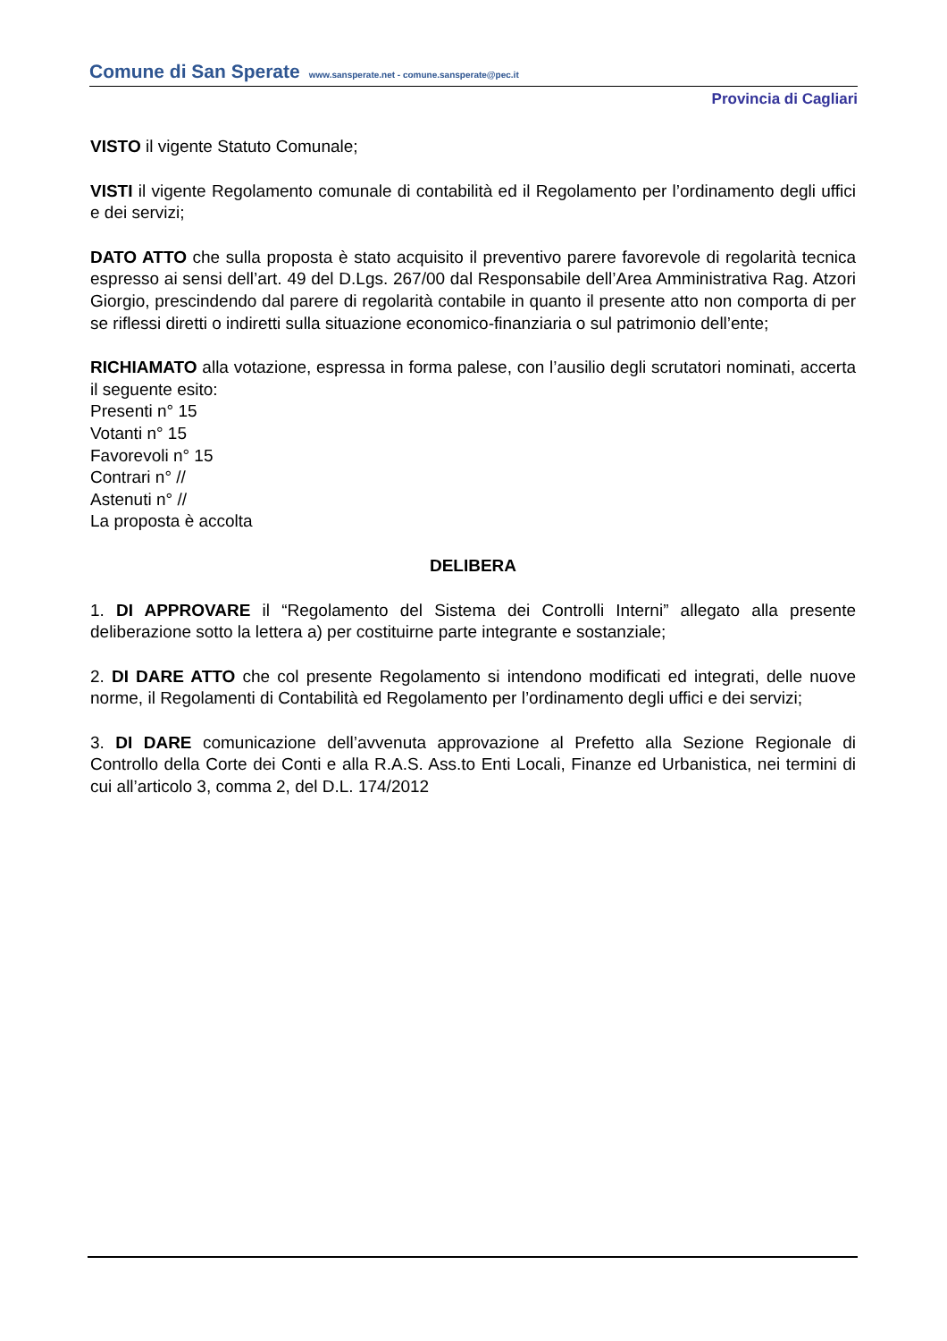Comune di San Sperate www.sansperate.net - comune.sansperate@pec.it
Provincia di Cagliari
VISTO il vigente Statuto Comunale;
VISTI il vigente Regolamento comunale di contabilità ed il Regolamento per l’ordinamento degli uffici e dei servizi;
DATO ATTO che sulla proposta è stato acquisito il preventivo parere favorevole di regolarità tecnica espresso ai sensi dell’art. 49 del D.Lgs. 267/00 dal Responsabile dell’Area Amministrativa Rag. Atzori Giorgio, prescindendo dal parere di regolarità contabile in quanto il presente atto non comporta di per se riflessi diretti o indiretti sulla situazione economico-finanziaria o sul patrimonio dell’ente;
RICHIAMATO alla votazione, espressa in forma palese, con l’ausilio degli scrutatori nominati, accerta il seguente esito:
Presenti n° 15
Votanti n° 15
Favorevoli n° 15
Contrari n° //
Astenuti n° //
La proposta è accolta
DELIBERA
1. DI APPROVARE il “Regolamento del Sistema dei Controlli Interni” allegato alla presente deliberazione sotto la lettera a) per costituirne parte integrante e sostanziale;
2. DI DARE ATTO che col presente Regolamento si intendono modificati ed integrati, delle nuove norme, il Regolamenti di Contabilità ed Regolamento per l’ordinamento degli uffici e dei servizi;
3. DI DARE comunicazione dell’avvenuta approvazione al Prefetto alla Sezione Regionale di Controllo della Corte dei Conti e alla R.A.S. Ass.to Enti Locali, Finanze ed Urbanistica, nei termini di cui all’articolo 3, comma 2, del D.L. 174/2012